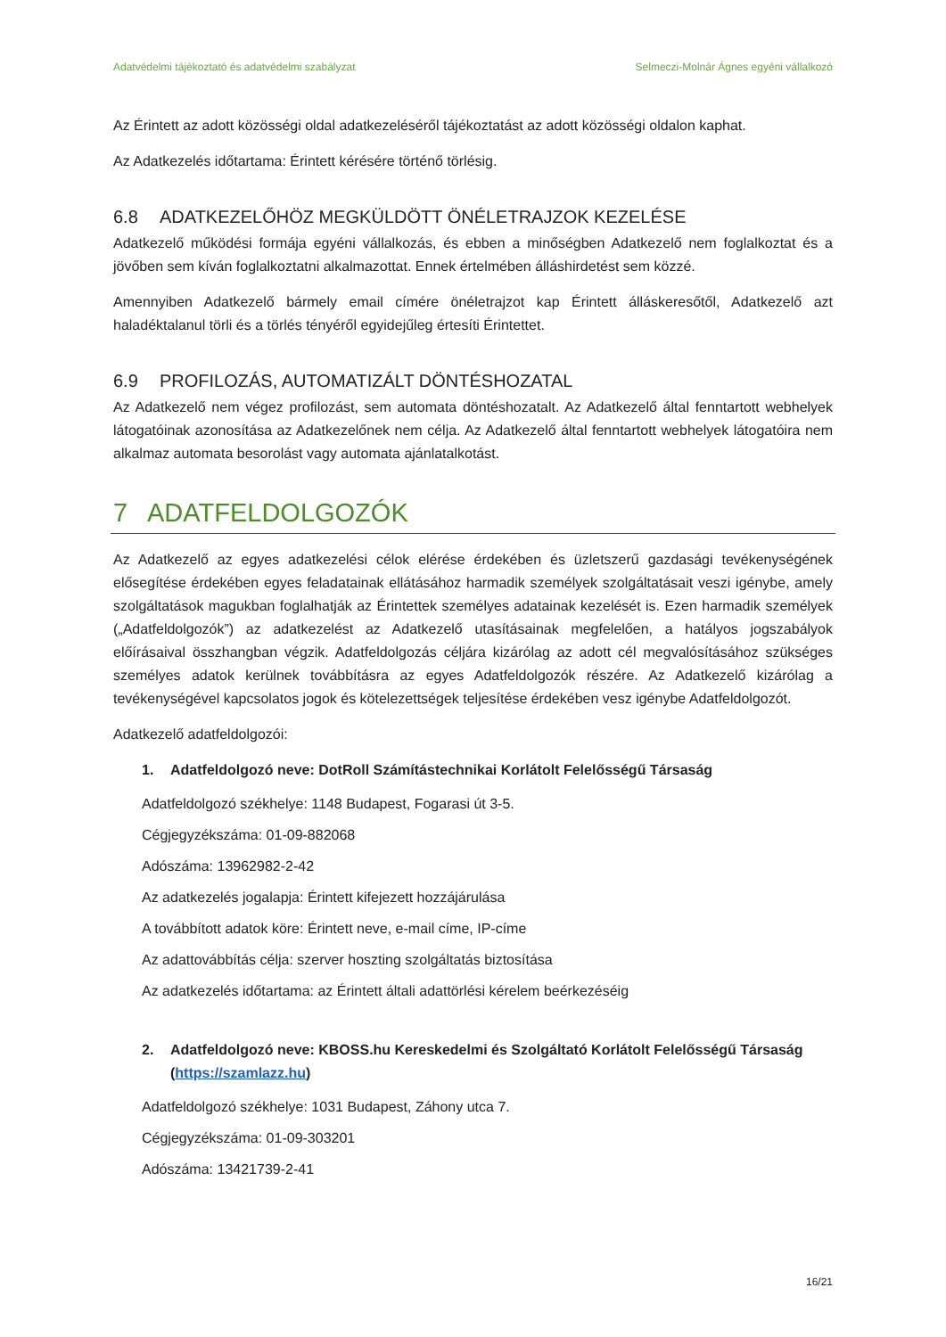Adatvédelmi tájékoztató és adatvédelmi szabályzat Selmeczi-Molnár Ágnes egyéni vállalkozó
Az Érintett az adott közösségi oldal adatkezeléséről tájékoztatást az adott közösségi oldalon kaphat.
Az Adatkezelés időtartama: Érintett kérésére történő törlésig.
6.8 ADATKEZELŐHÖZ MEGKÜLDÖTT ÖNÉLETRAJZOK KEZELÉSE
Adatkezelő működési formája egyéni vállalkozás, és ebben a minőségben Adatkezelő nem foglalkoztat és a jövőben sem kíván foglalkoztatni alkalmazottat. Ennek értelmében álláshirdetést sem közzé.
Amennyiben Adatkezelő bármely email címére önéletrajzot kap Érintett álláskeresőtől, Adatkezelő azt haladéktalanul törli és a törlés tényéről egyidejűleg értesíti Érintettet.
6.9 PROFILOZÁS, AUTOMATIZÁLT DÖNTÉSHOZATAL
Az Adatkezelő nem végez profilozást, sem automata döntéshozatalt. Az Adatkezelő által fenntartott webhelyek látogatóinak azonosítása az Adatkezelőnek nem célja. Az Adatkezelő által fenntartott webhelyek látogatóira nem alkalmaz automata besorolást vagy automata ajánlatalkotást.
7 ADATFELDOLGOZÓK
Az Adatkezelő az egyes adatkezelési célok elérése érdekében és üzletszerű gazdasági tevékenységének elősegítése érdekében egyes feladatainak ellátásához harmadik személyek szolgáltatásait veszi igénybe, amely szolgáltatások magukban foglalhatják az Érintettek személyes adatainak kezelését is. Ezen harmadik személyek („Adatfeldolgozók”) az adatkezelést az Adatkezelő utasításainak megfelelően, a hatályos jogszabályok előírásaival összhangban végzik. Adatfeldolgozás céljára kizárólag az adott cél megvalósításához szükséges személyes adatok kerülnek továbbításra az egyes Adatfeldolgozók részére. Az Adatkezelő kizárólag a tevékenységével kapcsolatos jogok és kötelezettségek teljesítése érdekében vesz igénybe Adatfeldolgozót.
Adatkezelő adatfeldolgozói:
1. Adatfeldolgozó neve: DotRoll Számítástechnikai Korlátolt Felelősségű Társaság
Adatfeldolgozó székhelye: 1148 Budapest, Fogarasi út 3-5.
Cégjegyzékszáma: 01-09-882068
Adószáma: 13962982-2-42
Az adatkezelés jogalapja: Érintett kifejezett hozzájárulása
A továbbított adatok köre: Érintett neve, e-mail címe, IP-címe
Az adattovábbítás célja: szerver hoszting szolgáltatás biztosítása
Az adatkezelés időtartama: az Érintett általi adattörlési kérelem beérkezéséig
2. Adatfeldolgozó neve: KBOSS.hu Kereskedelmi és Szolgáltató Korlátolt Felelősségű Társaság (https://szamlazz.hu)
Adatfeldolgozó székhelye: 1031 Budapest, Záhony utca 7.
Cégjegyzékszáma: 01-09-303201
Adószáma: 13421739-2-41
16/21